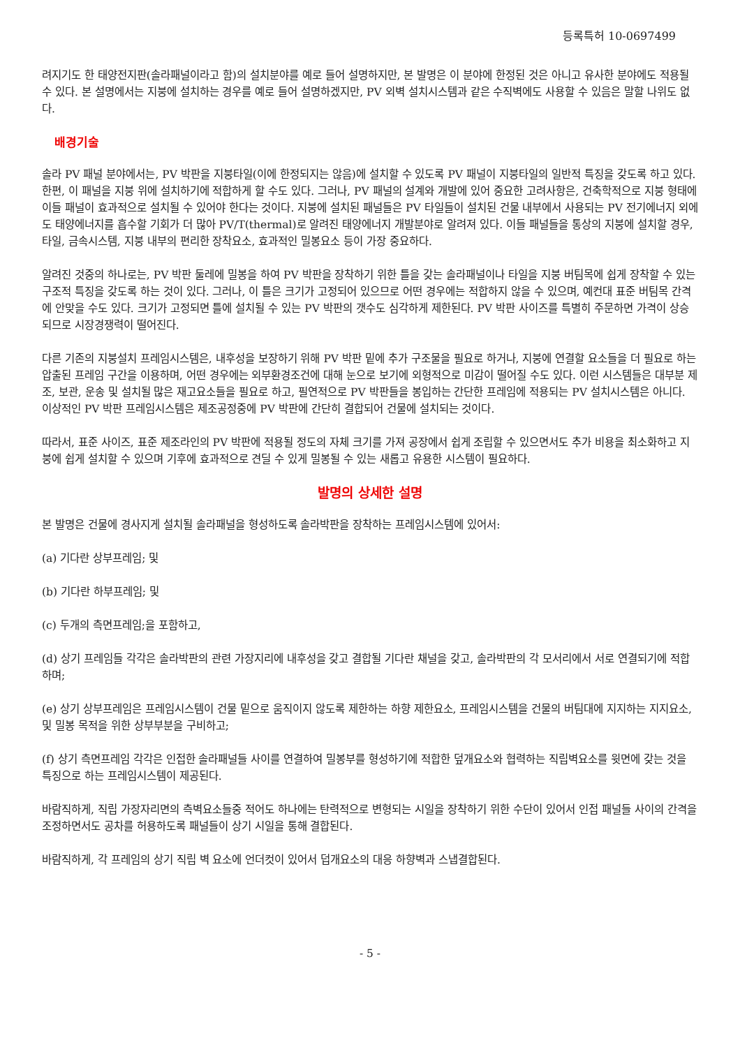등록특허 10-0697499
려지기도 한 태양전지판(솔라패널이라고 함)의 설치분야를 예로 들어 설명하지만, 본 발명은 이 분야에 한정된 것은 아니고 유사한 분야에도 적용될 수 있다. 본 설명에서는 지붕에 설치하는 경우를 예로 들어 설명하겠지만, PV 외벽 설치시스템과 같은 수직벽에도 사용할 수 있음은 말할 나위도 없다.
배경기술
솔라 PV 패널 분야에서는, PV 박판을 지붕타일(이에 한정되지는 않음)에 설치할 수 있도록 PV 패널이 지붕타일의 일반적 특징을 갖도록 하고 있다. 한편, 이 패널을 지붕 위에 설치하기에 적합하게 할 수도 있다. 그러나, PV 패널의 설계와 개발에 있어 중요한 고려사항은, 건축학적으로 지붕 형태에 이들 패널이 효과적으로 설치될 수 있어야 한다는 것이다. 지붕에 설치된 패널들은 PV 타일들이 설치된 건물 내부에서 사용되는 PV 전기에너지 외에도 태양에너지를 흡수할 기회가 더 많아 PV/T(thermal)로 알려진 태양에너지 개발분야로 알려져 있다. 이들 패널들을 통상의 지붕에 설치할 경우, 타일, 금속시스템, 지붕 내부의 편리한 장착요소, 효과적인 밀봉요소 등이 가장 중요하다.
알려진 것중의 하나로는, PV 박판 둘레에 밀봉을 하여 PV 박판을 장착하기 위한 틀을 갖는 솔라패널이나 타일을 지붕 버팀목에 쉽게 장착할 수 있는 구조적 특징을 갖도록 하는 것이 있다. 그러나, 이 틀은 크기가 고정되어 있으므로 어떤 경우에는 적합하지 않을 수 있으며, 예컨대 표준 버팀목 간격에 안맞을 수도 있다. 크기가 고정되면 틀에 설치될 수 있는 PV 박판의 갯수도 심각하게 제한된다. PV 박판 사이즈를 특별히 주문하면 가격이 상승되므로 시장경쟁력이 떨어진다.
다른 기존의 지붕설치 프레임시스템은, 내후성을 보장하기 위해 PV 박판 밑에 추가 구조물을 필요로 하거나, 지붕에 연결할 요소들을 더 필요로 하는 압출된 프레임 구간을 이용하며, 어떤 경우에는 외부환경조건에 대해 눈으로 보기에 외형적으로 미감이 떨어질 수도 있다. 이런 시스템들은 대부분 제조, 보관, 운송 및 설치될 많은 재고요소들을 필요로 하고, 필연적으로 PV 박판들을 봉입하는 간단한 프레임에 적용되는 PV 설치시스템은 아니다. 이상적인 PV 박판 프레임시스템은 제조공정중에 PV 박판에 간단히 결합되어 건물에 설치되는 것이다.
따라서, 표준 사이즈, 표준 제조라인의 PV 박판에 적용될 정도의 자체 크기를 가져 공장에서 쉽게 조립할 수 있으면서도 추가 비용을 최소화하고 지붕에 쉽게 설치할 수 있으며 기후에 효과적으로 견딜 수 있게 밀봉될 수 있는 새롭고 유용한 시스템이 필요하다.
발명의 상세한 설명
본 발명은 건물에 경사지게 설치될 솔라패널을 형성하도록 솔라박판을 장착하는 프레임시스템에 있어서:
(a) 기다란 상부프레임; 및
(b) 기다란 하부프레임; 및
(c) 두개의 측면프레임;을 포함하고,
(d) 상기 프레임들 각각은 솔라박판의 관련 가장지리에 내후성을 갖고 결합될 기다란 채널을 갖고, 솔라박판의 각 모서리에서 서로 연결되기에 적합하며;
(e) 상기 상부프레임은 프레임시스템이 건물 밑으로 움직이지 않도록 제한하는 하향 제한요소, 프레임시스템을 건물의 버팀대에 지지하는 지지요소, 및 밀봉 목적을 위한 상부부분을 구비하고;
(f) 상기 측면프레임 각각은 인접한 솔라패널들 사이를 연결하여 밀봉부를 형성하기에 적합한 덮개요소와 협력하는 직립벽요소를 윗면에 갖는 것을 특징으로 하는 프레임시스템이 제공된다.
바람직하게, 직립 가장자리면의 측벽요소들중 적어도 하나에는 탄력적으로 변형되는 시일을 장착하기 위한 수단이 있어서 인접 패널들 사이의 간격을 조정하면서도 공차를 허용하도록 패널들이 상기 시일을 통해 결합된다.
바람직하게, 각 프레임의 상기 직립 벽 요소에 언더컷이 있어서 덥개요소의 대응 하향벽과 스냅결합된다.
- 5 -